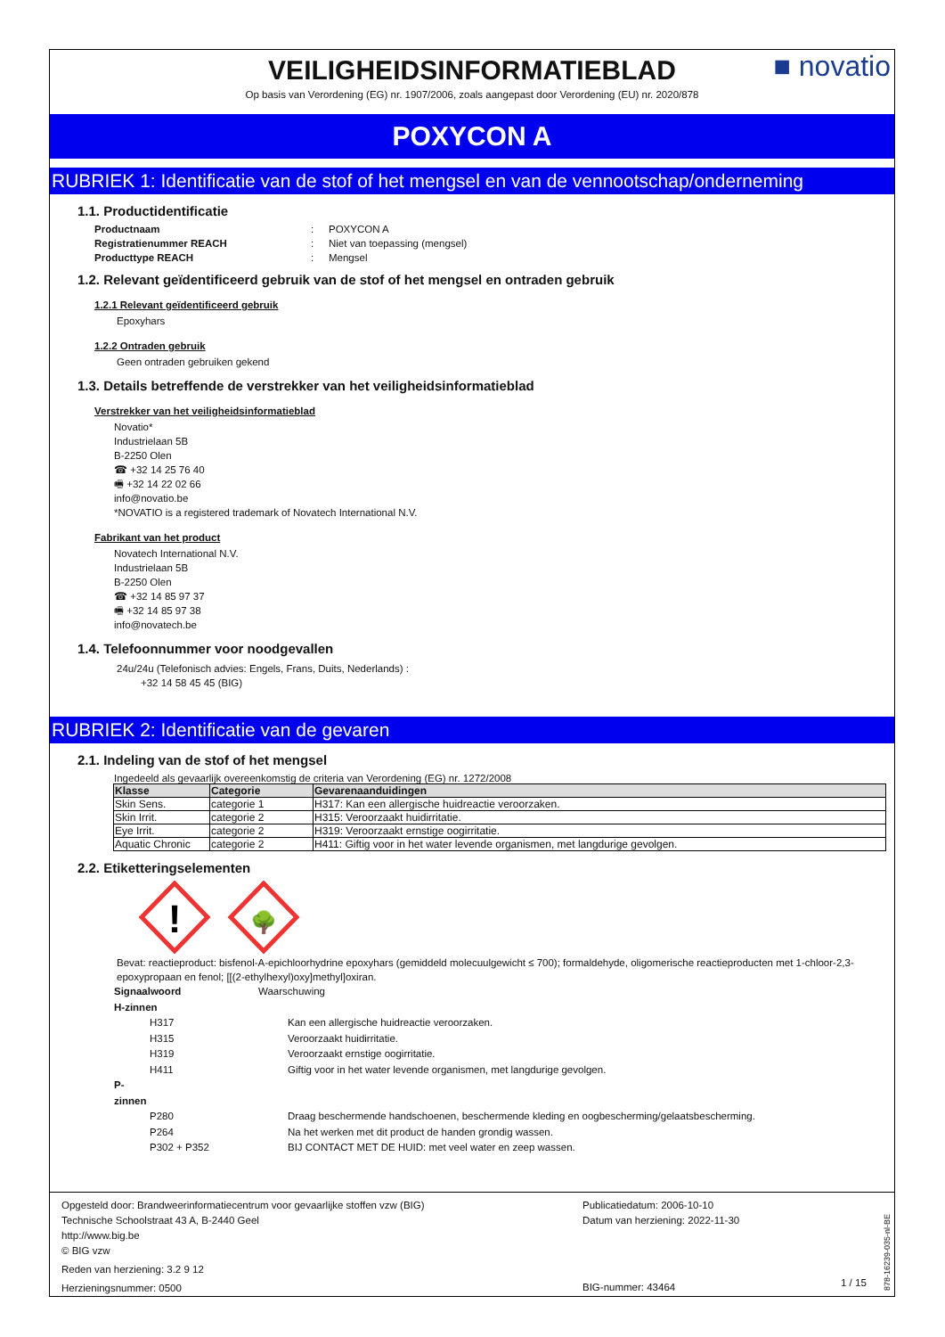VEILIGHEIDSINFORMATIEBLAD
Op basis van Verordening (EG) nr. 1907/2006, zoals aangepast door Verordening (EU) nr. 2020/878
■ novatio
POXYCON A
RUBRIEK 1: Identificatie van de stof of het mengsel en van de vennootschap/onderneming
1.1. Productidentificatie
Productnaam: POXYCON A Registratienummer REACH: Niet van toepassing (mengsel) Producttype REACH: Mengsel
1.2. Relevant geïdentificeerd gebruik van de stof of het mengsel en ontraden gebruik
1.2.1 Relevant geïdentificeerd gebruik
Epoxyhars
1.2.2 Ontraden gebruik
Geen ontraden gebruiken gekend
1.3. Details betreffende de verstrekker van het veiligheidsinformatieblad
Verstrekker van het veiligheidsinformatieblad
Novatio*
Industrielaan 5B
B-2250 Olen
☎ +32 14 25 76 40
🖷 +32 14 22 02 66
info@novatio.be
*NOVATIO is a registered trademark of Novatech International N.V.
Fabrikant van het product
Novatech International N.V.
Industrielaan 5B
B-2250 Olen
☎ +32 14 85 97 37
🖷 +32 14 85 97 38
info@novatech.be
1.4. Telefoonnummer voor noodgevallen
24u/24u (Telefonisch advies: Engels, Frans, Duits, Nederlands) :
+32 14 58 45 45 (BIG)
RUBRIEK 2: Identificatie van de gevaren
2.1. Indeling van de stof of het mengsel
Ingedeeld als gevaarlijk overeenkomstig de criteria van Verordening (EG) nr. 1272/2008
| Klasse | Categorie | Gevarenaanduidingen |
| --- | --- | --- |
| Skin Sens. | categorie 1 | H317: Kan een allergische huidreactie veroorzaken. |
| Skin Irrit. | categorie 2 | H315: Veroorzaakt huidirritatie. |
| Eye Irrit. | categorie 2 | H319: Veroorzaakt ernstige oogirritatie. |
| Aquatic Chronic | categorie 2 | H411: Giftig voor in het water levende organismen, met langdurige gevolgen. |
2.2. Etiketteringselementen
!
🌳
Bevat: reactieproduct: bisfenol-A-epichloorhydrine epoxyhars (gemiddeld molecuulgewicht ≤ 700); formaldehyde, oligomerische reactieproducten met 1-chloor-2,3-epoxypropaan en fenol; [[(2-ethylhexyl)oxy]methyl]oxiran.
Signaalwoord Waarschuwing H-zinnen
H317 Kan een allergische huidreactie veroorzaken. H315 Veroorzaakt huidirritatie. H319 Veroorzaakt ernstige oogirritatie. H411 Giftig voor in het water levende organismen, met langdurige gevolgen.
P-zinnen
P280 Draag beschermende handschoenen, beschermende kleding en oogbescherming/gelaatsbescherming. P264 Na het werken met dit product de handen grondig wassen. P302 + P352 BIJ CONTACT MET DE HUID: met veel water en zeep wassen.
Opgesteld door: Brandweerinformatiecentrum voor gevaarlijke stoffen vzw (BIG)
Technische Schoolstraat 43 A, B-2440 Geel
http://www.big.be
© BIG vzw
Reden van herziening: 3.2 9 12
Herzieningsnummer: 0500
Publicatiedatum: 2006-10-10
Datum van herziening: 2022-11-30
BIG-nummer: 43464
1 / 15
878-16239-035-nl-BE